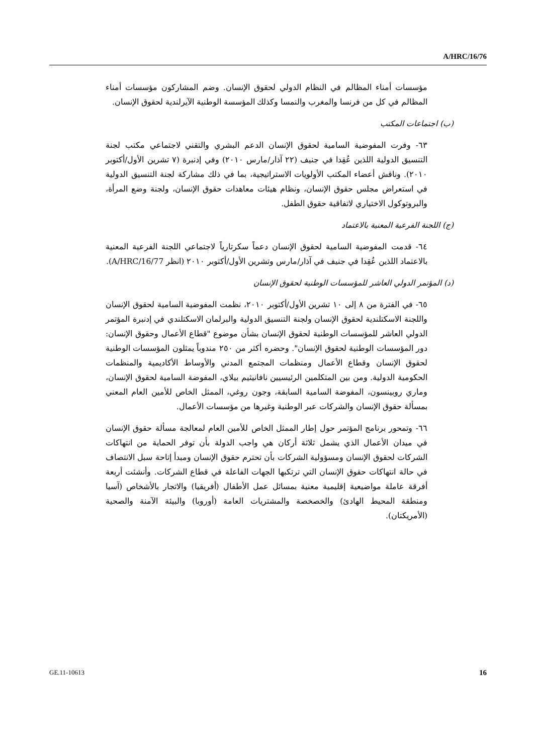A/HRC/16/76
مؤسسات أمناء المظالم في النظام الدولي لحقوق الإنسان. وضم المشاركون مؤسسات أمناء المظالم في كل من فرنسا والمغرب والنمسا وكذلك المؤسسة الوطنية الآيرلندية لحقوق الإنسان.
(ب) اجتماعات المكتب
٦٣- وفرت المفوضية السامية لحقوق الإنسان الدعم البشري والتقني لاجتماعي مكتب لجنة التنسيق الدولية اللذين عُقِدا في جنيف (٢٢ آذار/مارس ٢٠١٠) وفي إدنبرة (٧ تشرين الأول/أكتوبر ٢٠١٠). وناقش أعضاء المكتب الأولويات الاستراتيجية، بما في ذلك مشاركة لجنة التنسيق الدولية في استعراض مجلس حقوق الإنسان، ونظام هيئات معاهدات حقوق الإنسان، ولجنة وضع المرأة، والبروتوكول الاختياري لاتفاقية حقوق الطفل.
(ج) اللجنة الفرعية المعنية بالاعتماد
٦٤- قدمت المفوضية السامية لحقوق الإنسان دعماً سكرتارياً لاجتماعي اللجنة الفرعية المعنية بالاعتماد اللذين عُقِدا في جنيف في آذار/مارس وتشرين الأول/أكتوبر ٢٠١٠ (انظر A/HRC/16/77).
(د) المؤتمر الدولي العاشر للمؤسسات الوطنية لحقوق الإنسان
٦٥- في الفترة من ٨ إلى ١٠ تشرين الأول/أكتوبر ٢٠١٠، نظمت المفوضية السامية لحقوق الإنسان واللجنة الاسكتلندية لحقوق الإنسان ولجنة التنسيق الدولية والبرلمان الاسكتلندي في إدنبرة المؤتمر الدولي العاشر للمؤسسات الوطنية لحقوق الإنسان بشأن موضوع "قطاع الأعمال وحقوق الإنسان: دور المؤسسات الوطنية لحقوق الإنسان". وحضره أكثر من ٢٥٠ مندوباً يمثلون المؤسسات الوطنية لحقوق الإنسان وقطاع الأعمال ومنظمات المجتمع المدني والأوساط الأكاديمية والمنظمات الحكومية الدولية. ومن بين المتكلمين الرئيسيين نافانيثيم بيلاي، المفوضة السامية لحقوق الإنسان، وماري روبينسون، المفوضة السامية السابقة، وجون روغي، الممثل الخاص للأمين العام المعني بمسألة حقوق الإنسان والشركات عبر الوطنية وغيرها من مؤسسات الأعمال.
٦٦- وتمحور برنامج المؤتمر حول إطار الممثل الخاص للأمين العام لمعالجة مسألة حقوق الإنسان في ميدان الأعمال الذي يشمل ثلاثة أركان هي واجب الدولة بأن توفر الحماية من انتهاكات الشركات لحقوق الإنسان ومسؤولية الشركات بأن تحترم حقوق الإنسان ومبدأ إتاحة سبل الانتصاف في حالة انتهاكات حقوق الإنسان التي ترتكبها الجهات الفاعلة في قطاع الشركات. وأنشئت أربعة أفرقة عاملة مواضيعية إقليمية معنية بمسائل عمل الأطفال (أفريقيا) والاتجار بالأشخاص (آسيا ومنطقة المحيط الهادئ) والخصخصة والمشتريات العامة (أوروبا) والبيئة الآمنة والصحية (الأمريكتان).
GE.11-10613 16